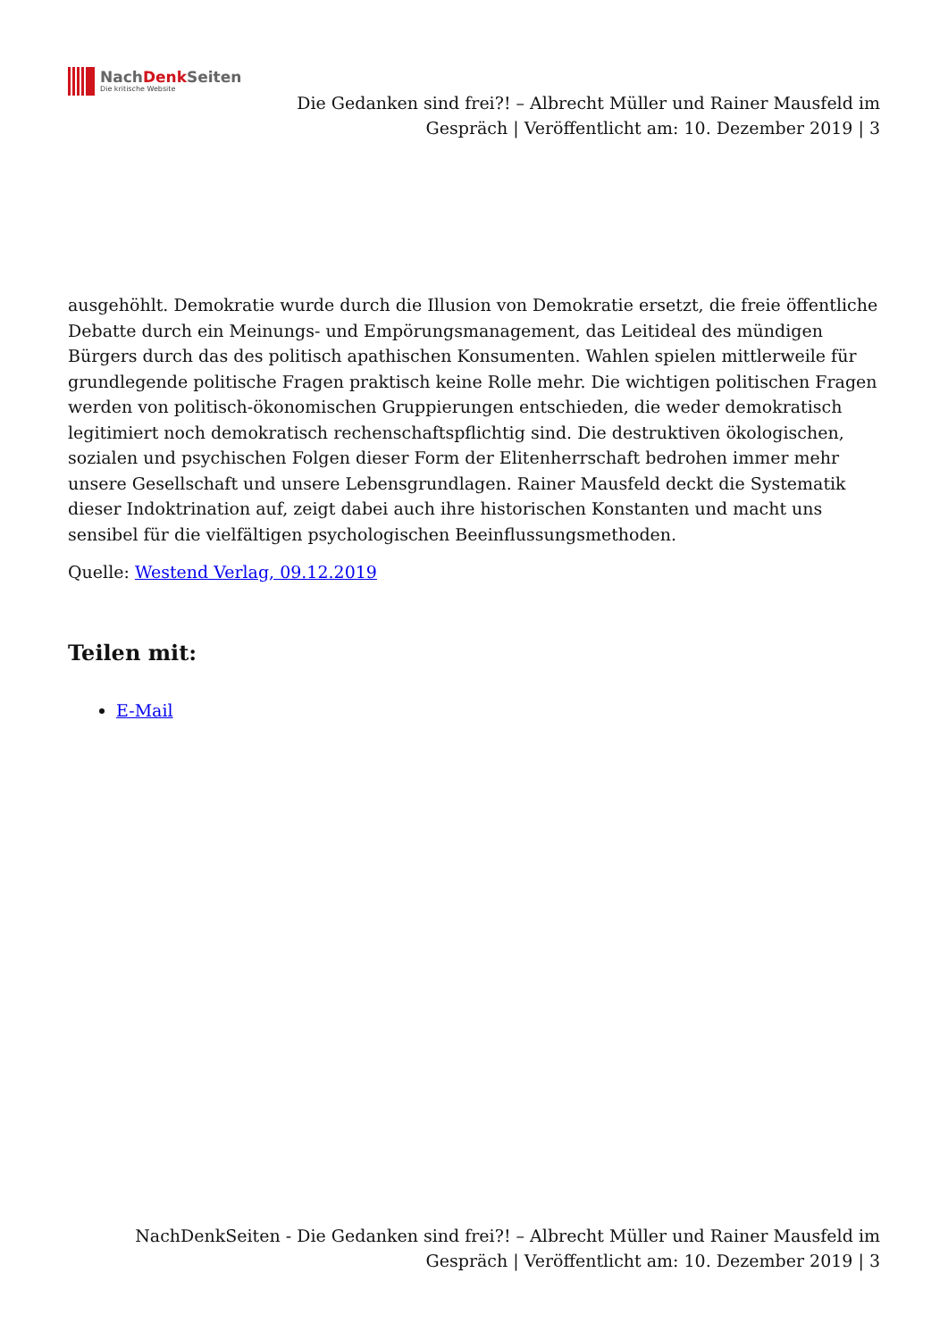NachDenk Seiten
Die kritische Website
Die Gedanken sind frei?! – Albrecht Müller und Rainer Mausfeld im Gespräch | Veröffentlicht am: 10. Dezember 2019 | 3
ausgehöhlt. Demokratie wurde durch die Illusion von Demokratie ersetzt, die freie öffentliche Debatte durch ein Meinungs- und Empörungsmanagement, das Leitideal des mündigen Bürgers durch das des politisch apathischen Konsumenten. Wahlen spielen mittlerweile für grundlegende politische Fragen praktisch keine Rolle mehr. Die wichtigen politischen Fragen werden von politisch-ökonomischen Gruppierungen entschieden, die weder demokratisch legitimiert noch demokratisch rechenschaftspflichtig sind. Die destruktiven ökologischen, sozialen und psychischen Folgen dieser Form der Elitenherrschaft bedrohen immer mehr unsere Gesellschaft und unsere Lebensgrundlagen. Rainer Mausfeld deckt die Systematik dieser Indoktrination auf, zeigt dabei auch ihre historischen Konstanten und macht uns sensibel für die vielfältigen psychologischen Beeinflussungsmethoden.
Quelle: Westend Verlag, 09.12.2019
Teilen mit:
E-Mail
NachDenkSeiten - Die Gedanken sind frei?! – Albrecht Müller und Rainer Mausfeld im Gespräch | Veröffentlicht am: 10. Dezember 2019 | 3